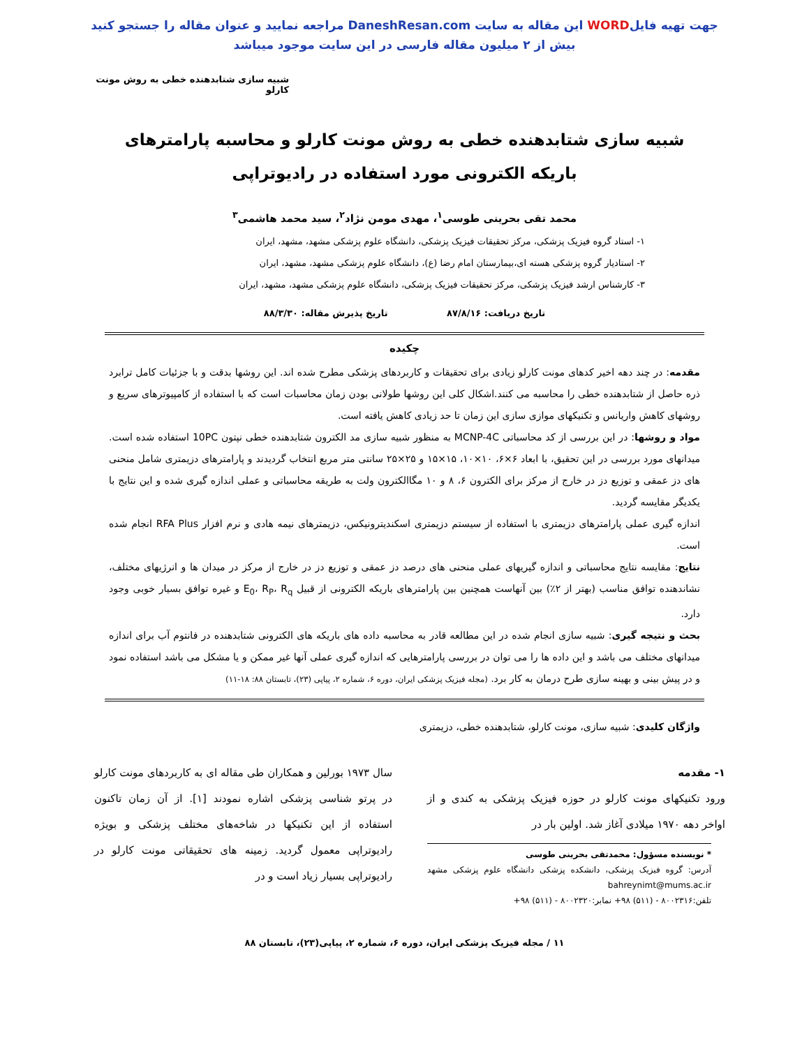جهت تهیه فایلWORD این مقاله به سایت DaneshResan.com مراجعه نمایید و عنوان مقاله را جستجو کنید
بیش از ۲ میلیون مقاله فارسی در این سایت موجود میباشد
شبیه سازی شتابدهنده خطی به روش مونت کارلو
شبیه سازی شتابدهنده خطی به روش مونت کارلو و محاسبه پارامترهای باریکه الکترونی مورد استفاده در رادیوتراپی
محمد تقی بحرینی طوسی<sup>۱</sup>، مهدی مومن نژاد<sup>۲</sup>، سید محمد هاشمی<sup>۳</sup>
۱- استاد گروه فیزیک پزشکی، مرکز تحقیقات فیزیک پزشکی، دانشگاه علوم پزشکی مشهد، مشهد، ایران
۲- استادیار گروه پزشکی هسته ای،بیمارستان امام رضا (ع)، دانشگاه علوم پزشکی مشهد، مشهد، ایران
۳- کارشناس ارشد فیزیک پزشکی، مرکز تحقیقات فیزیک پزشکی، دانشگاه علوم پزشکی مشهد، مشهد، ایران
تاریخ دریافت: ۸۷/۸/۱۶ تاریخ پذیرش مقاله: ۸۸/۳/۳۰
چکیده
مقدمه: در چند دهه اخیر کدهای مونت کارلو زیادی برای تحقیقات و کاربردهای پزشکی مطرح شده اند. این روشها بدقت و با جزئیات کامل ترابرد ذره حاصل از شتابدهنده خطی را محاسبه می کنند.اشکال کلی این روشها طولانی بودن زمان محاسبات است که با استفاده از کامپیوترهای سریع و روشهای کاهش واریانس و تکنیکهای موازی سازی این زمان تا حد زیادی کاهش یافته است.
مواد و روشها: در این بررسی از کد محاسباتی MCNP-4C به منظور شبیه سازی مد الکترون شتابدهنده خطی نپتون 10PC استفاده شده است. میدانهای مورد بررسی در این تحقیق، با ابعاد ۶×۶، ۱۰×۱۰، ۱۵×۱۵ و ۲۵×۲۵ سانتی متر مربع انتخاب گردیدند و پارامترهای دزیمتری شامل منحنی های دز عمقی و توزیع دز در خارج از مرکز برای الکترون ۶، ۸ و ۱۰ مگاالکترون ولت به طریقه محاسباتی و عملی اندازه گیری شده و این نتایج با یکدیگر مقایسه گردید.
اندازه گیری عملی پارامترهای دزیمتری با استفاده از سیستم دزیمتری اسکندیترونیکس، دزیمترهای نیمه هادی و نرم افزار RFA Plus انجام شده است.
نتایج: مقایسه نتایج محاسباتی و اندازه گیریهای عملی منحنی های درصد دز عمقی و توزیع دز در خارج از مرکز در میدان ها و انرژیهای مختلف، نشاندهنده توافق مناسب (بهتر از ۲٪) بین آنهاست همچنین بین پارامترهای باریکه الکترونی از قبیل E<sub>0</sub>، R<sub>P</sub>، R<sub>q</sub> و غیره توافق بسیار خوبی وجود دارد.
بحث و نتیجه گیری: شبیه سازی انجام شده در این مطالعه قادر به محاسبه داده های باریکه های الکترونی شتابدهنده در فانتوم آب برای اندازه میدانهای مختلف می باشد و این داده ها را می توان در بررسی پارامترهایی که اندازه گیری عملی آنها غیر ممکن و یا مشکل می باشد استفاده نمود و در پیش بینی و بهینه سازی طرح درمان به کار برد. (مجله فیزیک پزشکی ایران، دوره ۶، شماره ۲، پیاپی (۲۳)، تابستان ۸۸: ۱۸-۱۱)
واژگان کلیدی: شبیه سازی، مونت کارلو، شتابدهنده خطی، دزیمتری
۱- مقدمه
ورود تکنیکهای مونت کارلو در حوزه فیزیک پزشکی به کندی و از اواخر دهه ۱۹۷۰ میلادی آغاز شد. اولین بار در
* نویسنده مسؤول: محمدتقی بحرینی طوسی
آدرس: گروه فیزیک پزشکی، دانشکده پزشکی دانشگاه علوم پزشکی مشهد bahreynimt@mums.ac.ir
تلفن:۸۰۰۲۳۱۶ - (۵۱۱) ۹۸+ نمابر:۸۰۰۲۳۲۰ - (۵۱۱) ۹۸+
سال ۱۹۷۳ بورلین و همکاران طی مقاله ای به کاربردهای مونت کارلو در پرتو شناسی پزشکی اشاره نمودند [۱]. از آن زمان تاکنون استفاده از این تکنیکها در شاخه‌های مختلف پزشکی و بویژه رادیوتراپی معمول گردید. زمینه های تحقیقاتی مونت کارلو در رادیوتراپی بسیار زیاد است و در
۱۱ / مجله فیزیک پزشکی ایران، دوره ۶، شماره ۲، پیاپی(۲۳)، تابستان ۸۸